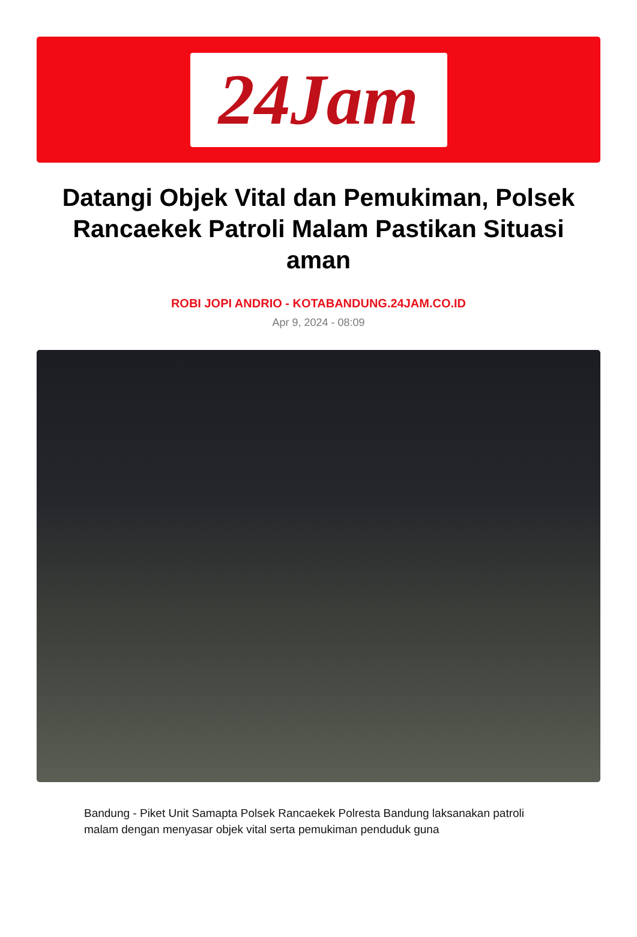24Jam
Datangi Objek Vital dan Pemukiman, Polsek Rancaekek Patroli Malam Pastikan Situasi aman
ROBI JOPI ANDRIO - KOTABANDUNG.24JAM.CO.ID
Apr 9, 2024 - 08:09
Bandung - Piket Unit Samapta Polsek Rancaekek Polresta Bandung laksanakan patroli malam dengan menyasar objek vital serta pemukiman penduduk guna